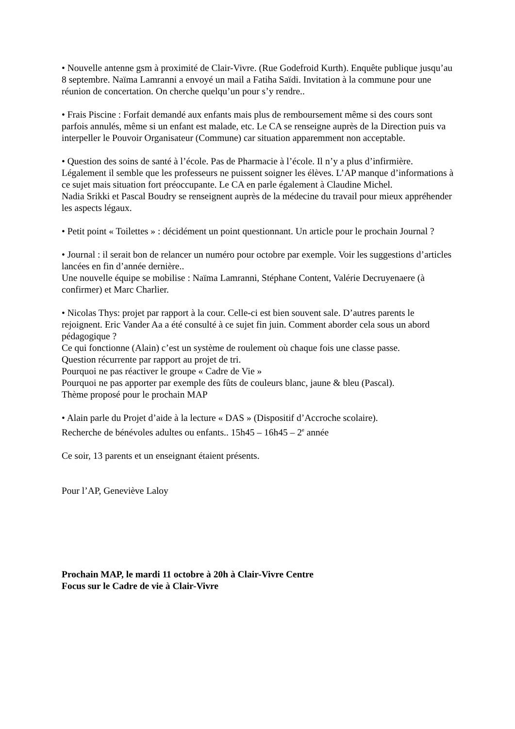• Nouvelle antenne gsm à proximité de Clair-Vivre. (Rue Godefroid Kurth). Enquête publique jusqu’au 8 septembre. Naïma Lamranni a envoyé un mail a Fatiha Saïdi. Invitation à la commune pour une réunion de concertation. On cherche quelqu’un pour s’y rendre..
• Frais Piscine : Forfait demandé aux enfants mais plus de remboursement même si des cours sont parfois annulés, même si un enfant est malade, etc. Le CA se renseigne auprès de la Direction puis va interpeller le Pouvoir Organisateur (Commune) car situation apparemment non acceptable.
• Question des soins de santé à l’école. Pas de Pharmacie à l’école. Il n’y a plus d’infirmière. Légalement il semble que les professeurs ne puissent soigner les élèves. L’AP manque d’informations à ce sujet mais situation fort préoccupante. Le CA en parle également à Claudine Michel.
Nadia Srikki et Pascal Boudry se renseignent auprès de la médecine du travail pour mieux appréhender les aspects légaux.
• Petit point « Toilettes » : décidément un point questionnant. Un article pour le prochain Journal ?
• Journal : il serait bon de relancer un numéro pour octobre par exemple. Voir les suggestions d’articles lancées en fin d’année dernière..
Une nouvelle équipe se mobilise : Naïma Lamranni, Stéphane Content, Valérie Decruyenaere (à confirmer) et Marc Charlier.
• Nicolas Thys: projet par rapport à la cour. Celle-ci est bien souvent sale. D’autres parents le rejoignent. Eric Vander Aa a été consulté à ce sujet fin juin. Comment aborder cela sous un abord pédagogique ?
Ce qui fonctionne (Alain) c’est un système de roulement où chaque fois une classe passe.
Question récurrente par rapport au projet de tri.
Pourquoi ne pas réactiver le groupe « Cadre de Vie »
Pourquoi ne pas apporter par exemple des fûts de couleurs blanc, jaune & bleu (Pascal).
Thème proposé pour le prochain MAP
• Alain parle du Projet d’aide à la lecture « DAS » (Dispositif d’Accroche scolaire).
Recherche de bénévoles adultes ou enfants.. 15h45 – 16h45 – 2<sup>e</sup> année
Ce soir, 13 parents et un enseignant étaient présents.
Pour l’AP, Geneviève Laloy
Prochain MAP, le mardi 11 octobre à 20h à Clair-Vivre Centre
Focus sur le Cadre de vie à Clair-Vivre